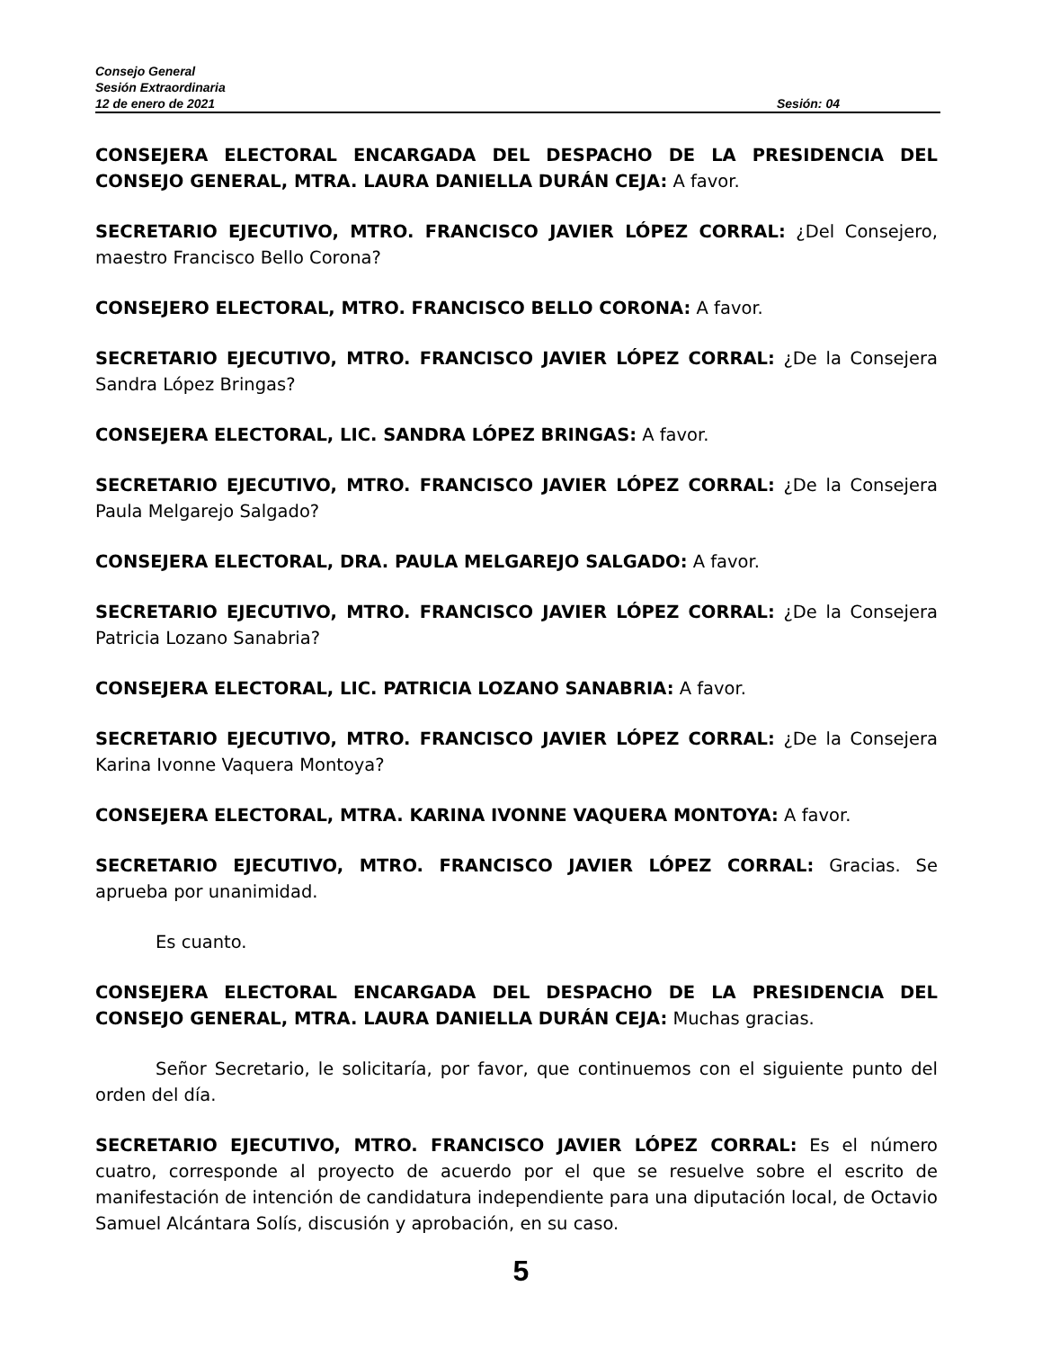Consejo General
Sesión Extraordinaria
12 de enero de 2021 Sesión: 04
CONSEJERA ELECTORAL ENCARGADA DEL DESPACHO DE LA PRESIDENCIA DEL CONSEJO GENERAL, MTRA. LAURA DANIELLA DURÁN CEJA: A favor.
SECRETARIO EJECUTIVO, MTRO. FRANCISCO JAVIER LÓPEZ CORRAL: ¿Del Consejero, maestro Francisco Bello Corona?
CONSEJERO ELECTORAL, MTRO. FRANCISCO BELLO CORONA: A favor.
SECRETARIO EJECUTIVO, MTRO. FRANCISCO JAVIER LÓPEZ CORRAL: ¿De la Consejera Sandra López Bringas?
CONSEJERA ELECTORAL, LIC. SANDRA LÓPEZ BRINGAS: A favor.
SECRETARIO EJECUTIVO, MTRO. FRANCISCO JAVIER LÓPEZ CORRAL: ¿De la Consejera Paula Melgarejo Salgado?
CONSEJERA ELECTORAL, DRA. PAULA MELGAREJO SALGADO: A favor.
SECRETARIO EJECUTIVO, MTRO. FRANCISCO JAVIER LÓPEZ CORRAL: ¿De la Consejera Patricia Lozano Sanabria?
CONSEJERA ELECTORAL, LIC. PATRICIA LOZANO SANABRIA: A favor.
SECRETARIO EJECUTIVO, MTRO. FRANCISCO JAVIER LÓPEZ CORRAL: ¿De la Consejera Karina Ivonne Vaquera Montoya?
CONSEJERA ELECTORAL, MTRA. KARINA IVONNE VAQUERA MONTOYA: A favor.
SECRETARIO EJECUTIVO, MTRO. FRANCISCO JAVIER LÓPEZ CORRAL: Gracias. Se aprueba por unanimidad.
Es cuanto.
CONSEJERA ELECTORAL ENCARGADA DEL DESPACHO DE LA PRESIDENCIA DEL CONSEJO GENERAL, MTRA. LAURA DANIELLA DURÁN CEJA: Muchas gracias.
Señor Secretario, le solicitaría, por favor, que continuemos con el siguiente punto del orden del día.
SECRETARIO EJECUTIVO, MTRO. FRANCISCO JAVIER LÓPEZ CORRAL: Es el número cuatro, corresponde al proyecto de acuerdo por el que se resuelve sobre el escrito de manifestación de intención de candidatura independiente para una diputación local, de Octavio Samuel Alcántara Solís, discusión y aprobación, en su caso.
5